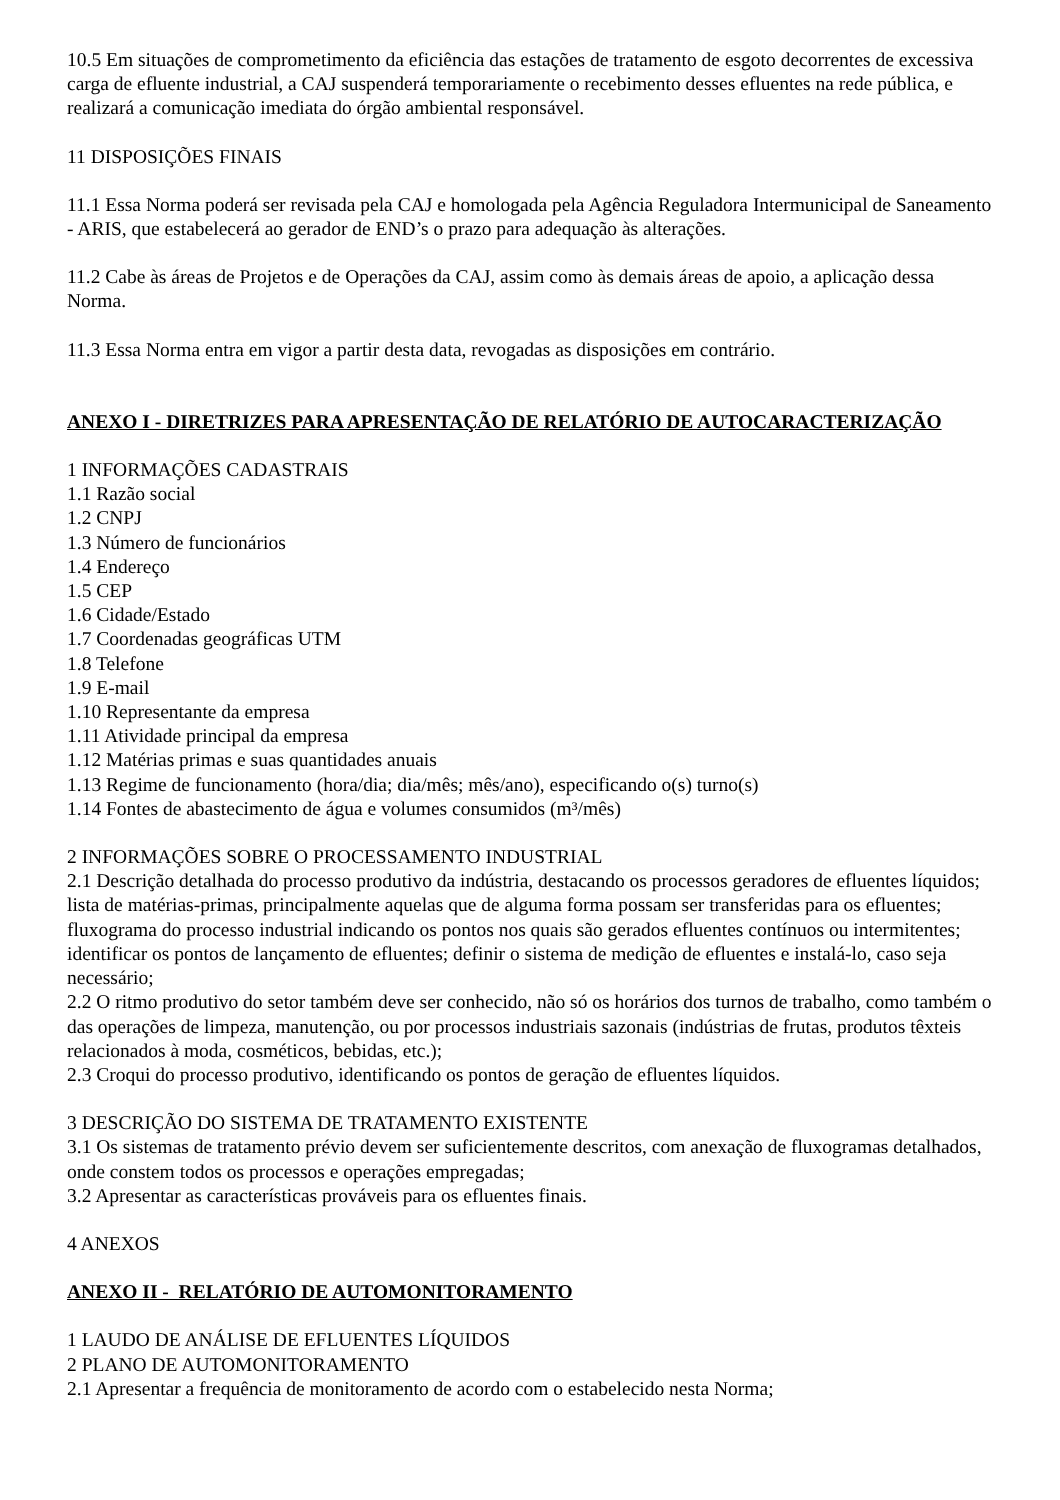10.5 Em situações de comprometimento da eficiência das estações de tratamento de esgoto decorrentes de excessiva carga de efluente industrial, a CAJ suspenderá temporariamente o recebimento desses efluentes na rede pública, e realizará a comunicação imediata do órgão ambiental responsável.
11 DISPOSIÇÕES FINAIS
11.1 Essa Norma poderá ser revisada pela CAJ e homologada pela Agência Reguladora Intermunicipal de Saneamento - ARIS, que estabelecerá ao gerador de END’s o prazo para adequação às alterações.
11.2 Cabe às áreas de Projetos e de Operações da CAJ, assim como às demais áreas de apoio, a aplicação dessa Norma.
11.3 Essa Norma entra em vigor a partir desta data, revogadas as disposições em contrário.
ANEXO I - DIRETRIZES PARA APRESENTAÇÃO DE RELATÓRIO DE AUTOCARACTERIZAÇÃO
1 INFORMAÇÕES CADASTRAIS
1.1 Razão social
1.2 CNPJ
1.3 Número de funcionários
1.4 Endereço
1.5 CEP
1.6 Cidade/Estado
1.7 Coordenadas geográficas UTM
1.8 Telefone
1.9 E-mail
1.10 Representante da empresa
1.11 Atividade principal da empresa
1.12 Matérias primas e suas quantidades anuais
1.13 Regime de funcionamento (hora/dia; dia/mês; mês/ano), especificando o(s) turno(s)
1.14 Fontes de abastecimento de água e volumes consumidos (m³/mês)
2 INFORMAÇÕES SOBRE O PROCESSAMENTO INDUSTRIAL
2.1 Descrição detalhada do processo produtivo da indústria, destacando os processos geradores de efluentes líquidos; lista de matérias-primas, principalmente aquelas que de alguma forma possam ser transferidas para os efluentes; fluxograma do processo industrial indicando os pontos nos quais são gerados efluentes contínuos ou intermitentes; identificar os pontos de lançamento de efluentes; definir o sistema de medição de efluentes e instalá-lo, caso seja necessário;
2.2 O ritmo produtivo do setor também deve ser conhecido, não só os horários dos turnos de trabalho, como também o das operações de limpeza, manutenção, ou por processos industriais sazonais (indústrias de frutas, produtos têxteis relacionados à moda, cosméticos, bebidas, etc.);
2.3 Croqui do processo produtivo, identificando os pontos de geração de efluentes líquidos.
3 DESCRIÇÃO DO SISTEMA DE TRATAMENTO EXISTENTE
3.1 Os sistemas de tratamento prévio devem ser suficientemente descritos, com anexação de fluxogramas detalhados, onde constem todos os processos e operações empregadas;
3.2 Apresentar as características prováveis para os efluentes finais.
4 ANEXOS
ANEXO II - RELATÓRIO DE AUTOMONITORAMENTO
1 LAUDO DE ANÁLISE DE EFLUENTES LÍQUIDOS
2 PLANO DE AUTOMONITORAMENTO
2.1 Apresentar a frequência de monitoramento de acordo com o estabelecido nesta Norma;